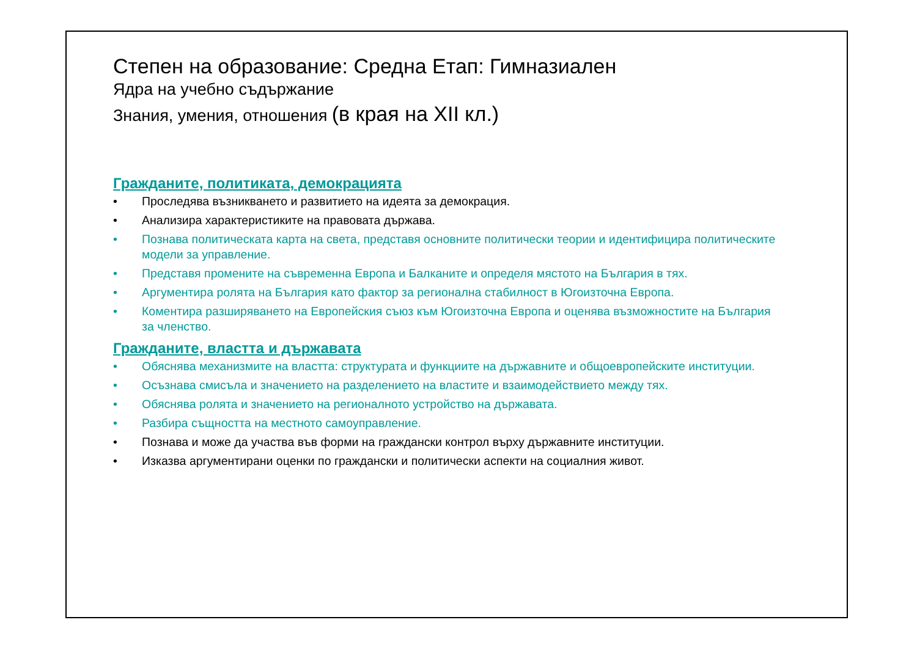Степен на образование: Средна Етап: Гимназиален
Ядра на учебно съдържание
Знания, умения, отношения (в края на XII кл.)
Гражданите, политиката, демокрацията
• Проследява възникването и развитието на идеята за демокрация.
• Анализира характеристиките на правовата държава.
• Познава политическата карта на света, представя основните политически теории и идентифицира политическите модели за управление.
• Представя промените на съвременна Европа и Балканите и определя мястото на България в тях.
• Аргументира ролята на България като фактор за регионална стабилност в Югоизточна Европа.
• Коментира разширяването на Европейския съюз към Югоизточна Европа и оценява възможностите на България за членство.
Гражданите, властта и държавата
• Обяснява механизмите на властта: структурата и функциите на държавните и общоевропейските институции.
• Осъзнава смисъла и значението на разделението на властите и взаимодействието между тях.
• Обяснява ролята и значението на регионалното устройство на държавата.
• Разбира същността на местното самоуправление.
• Познава и може да участва във форми на граждански контрол върху държавните институции.
• Изказва аргументирани оценки по граждански и политически аспекти на социалния живот.